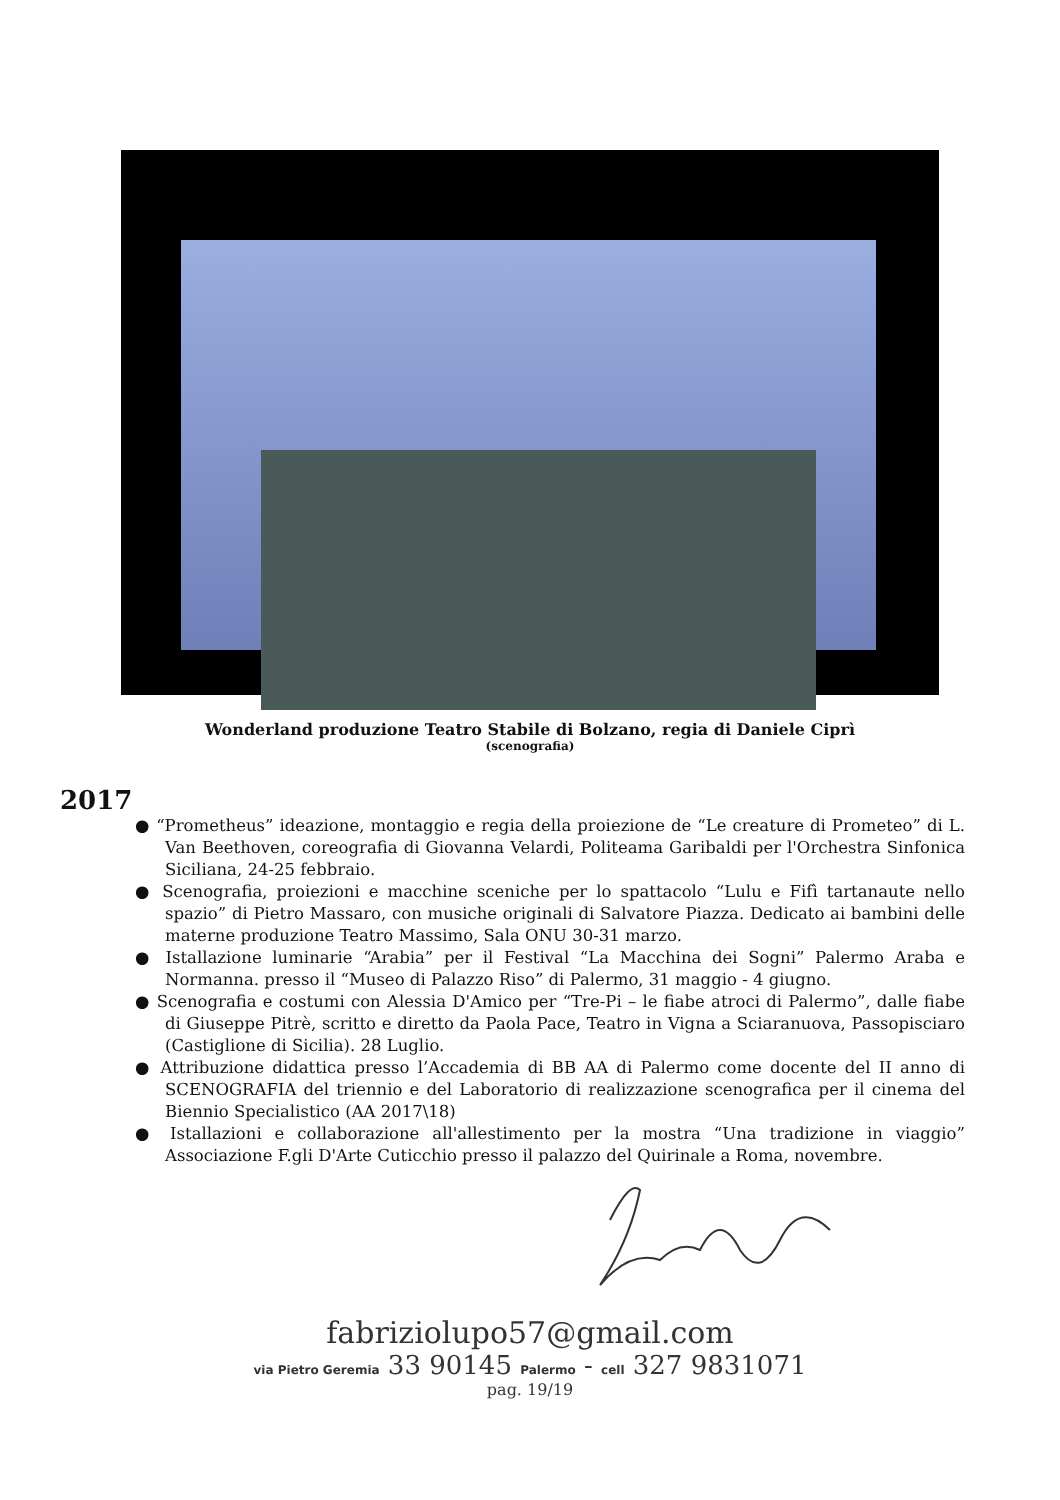Wonderland produzione Teatro Stabile di Bolzano, regia di Daniele Ciprì
(scenografia)
2017
● “Prometheus” ideazione, montaggio e regia della proiezione de “Le creature di Prometeo” di L. Van Beethoven, coreografia di Giovanna Velardi, Politeama Garibaldi per l'Orchestra Sinfonica Siciliana, 24-25 febbraio.
● Scenografia, proiezioni e macchine sceniche per lo spattacolo “Lulu e Fifì tartanaute nello spazio” di Pietro Massaro, con musiche originali di Salvatore Piazza. Dedicato ai bambini delle materne produzione Teatro Massimo, Sala ONU 30-31 marzo.
● Istallazione luminarie “Arabia” per il Festival “La Macchina dei Sogni” Palermo Araba e Normanna. presso il “Museo di Palazzo Riso” di Palermo, 31 maggio - 4 giugno.
● Scenografia e costumi con Alessia D'Amico per “Tre-Pi – le fiabe atroci di Palermo”, dalle fiabe di Giuseppe Pitrè, scritto e diretto da Paola Pace, Teatro in Vigna a Sciaranuova, Passopisciaro (Castiglione di Sicilia). 28 Luglio.
● Attribuzione didattica presso l’Accademia di BB AA di Palermo come docente del II anno di SCENOGRAFIA del triennio e del Laboratorio di realizzazione scenografica per il cinema del Biennio Specialistico (AA 2017\18)
● Istallazioni e collaborazione all'allestimento per la mostra “Una tradizione in viaggio” Associazione F.gli D'Arte Cuticchio presso il palazzo del Quirinale a Roma, novembre.
fabriziolupo57@gmail.com
via Pietro Geremia 33 90145 Palermo - cell 327 9831071
pag. 19/19